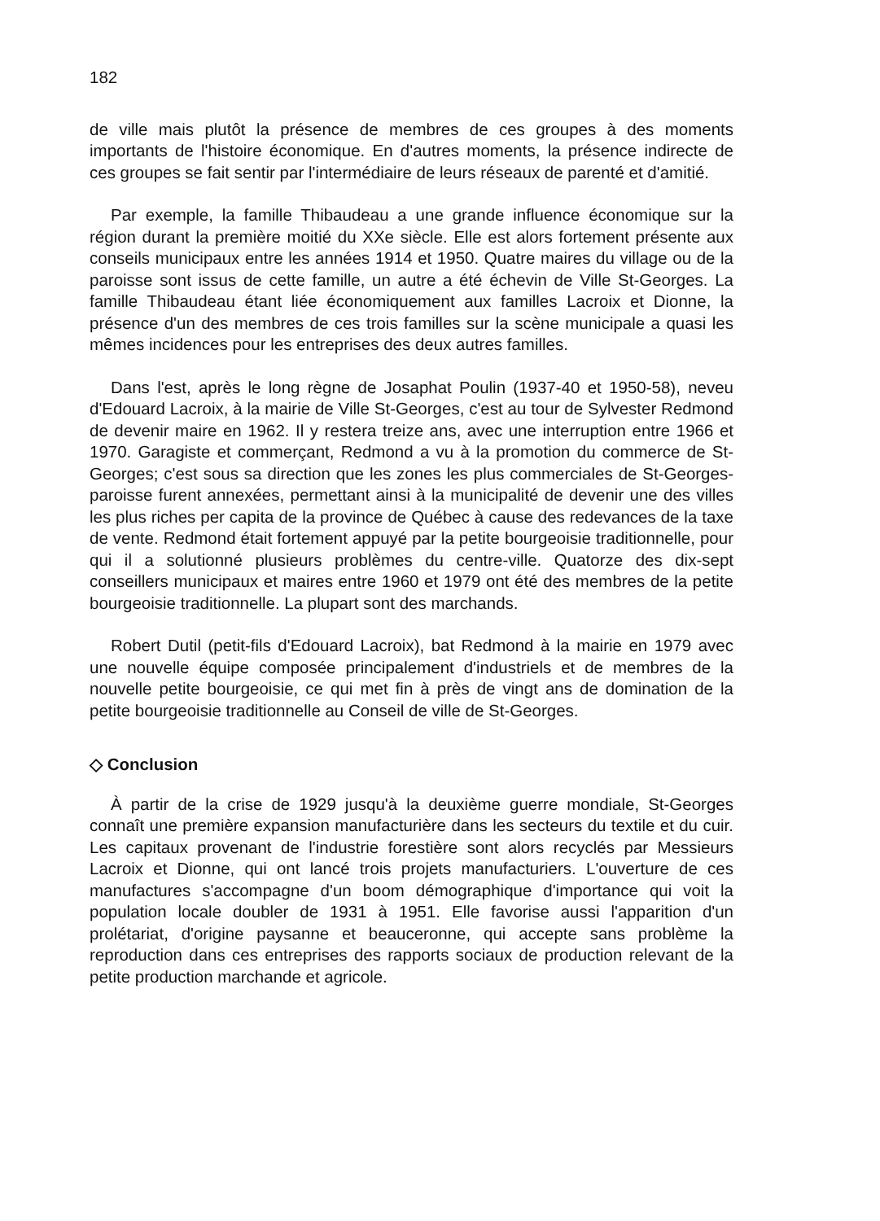182
de ville mais plutôt la présence de membres de ces groupes à des moments importants de l'histoire économique. En d'autres moments, la présence indirecte de ces groupes se fait sentir par l'intermédiaire de leurs réseaux de parenté et d'amitié.
Par exemple, la famille Thibaudeau a une grande influence économique sur la région durant la première moitié du XXe siècle. Elle est alors fortement présente aux conseils municipaux entre les années 1914 et 1950. Quatre maires du village ou de la paroisse sont issus de cette famille, un autre a été échevin de Ville St-Georges. La famille Thibaudeau étant liée économiquement aux familles Lacroix et Dionne, la présence d'un des membres de ces trois familles sur la scène municipale a quasi les mêmes incidences pour les entreprises des deux autres familles.
Dans l'est, après le long règne de Josaphat Poulin (1937-40 et 1950-58), neveu d'Edouard Lacroix, à la mairie de Ville St-Georges, c'est au tour de Sylvester Redmond de devenir maire en 1962. Il y restera treize ans, avec une interruption entre 1966 et 1970. Garagiste et commerçant, Redmond a vu à la promotion du commerce de St-Georges; c'est sous sa direction que les zones les plus commerciales de St-Georges-paroisse furent annexées, permettant ainsi à la municipalité de devenir une des villes les plus riches per capita de la province de Québec à cause des redevances de la taxe de vente. Redmond était fortement appuyé par la petite bourgeoisie traditionnelle, pour qui il a solutionné plusieurs problèmes du centre-ville. Quatorze des dix-sept conseillers municipaux et maires entre 1960 et 1979 ont été des membres de la petite bourgeoisie traditionnelle. La plupart sont des marchands.
Robert Dutil (petit-fils d'Edouard Lacroix), bat Redmond à la mairie en 1979 avec une nouvelle équipe composée principalement d'industriels et de membres de la nouvelle petite bourgeoisie, ce qui met fin à près de vingt ans de domination de la petite bourgeoisie traditionnelle au Conseil de ville de St-Georges.
◇ Conclusion
À partir de la crise de 1929 jusqu'à la deuxième guerre mondiale, St-Georges connaît une première expansion manufacturière dans les secteurs du textile et du cuir. Les capitaux provenant de l'industrie forestière sont alors recyclés par Messieurs Lacroix et Dionne, qui ont lancé trois projets manufacturiers. L'ouverture de ces manufactures s'accompagne d'un boom démographique d'importance qui voit la population locale doubler de 1931 à 1951. Elle favorise aussi l'apparition d'un prolétariat, d'origine paysanne et beauceronne, qui accepte sans problème la reproduction dans ces entreprises des rapports sociaux de production relevant de la petite production marchande et agricole.